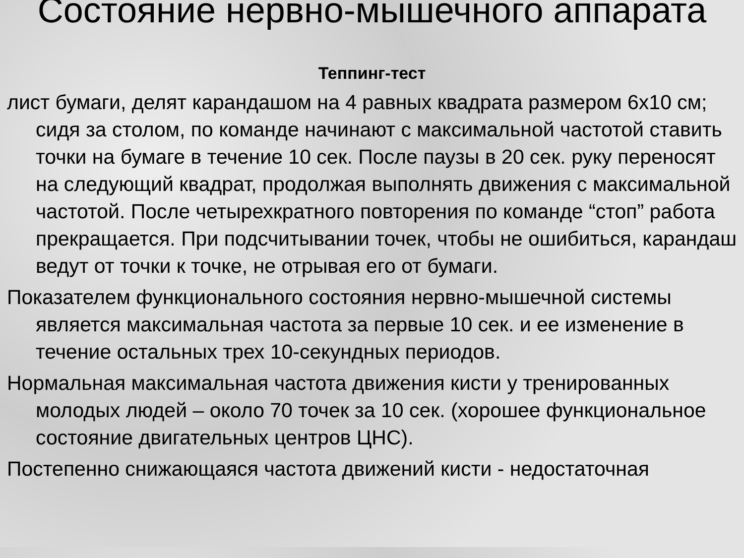Состояние нервно-мышечного аппарата
Теппинг-тест
лист бумаги, делят карандашом на 4 равных квадрата размером 6х10 см; сидя за столом, по команде начинают с максимальной частотой ставить точки на бумаге в течение 10 сек. После паузы в 20 сек. руку переносят на следующий квадрат, продолжая выполнять движения с максимальной частотой. После четырехкратного повторения по команде “стоп” работа прекращается. При подсчитывании точек, чтобы не ошибиться, карандаш ведут от точки к точке, не отрывая его от бумаги.
Показателем функционального состояния нервно-мышечной системы является максимальная частота за первые 10 сек. и ее изменение в течение остальных трех 10-секундных периодов.
Нормальная максимальная частота движения кисти у тренированных молодых людей – около 70 точек за 10 сек. (хорошее функциональное состояние двигательных центров ЦНС).
Постепенно снижающаяся частота движений кисти - недостаточная